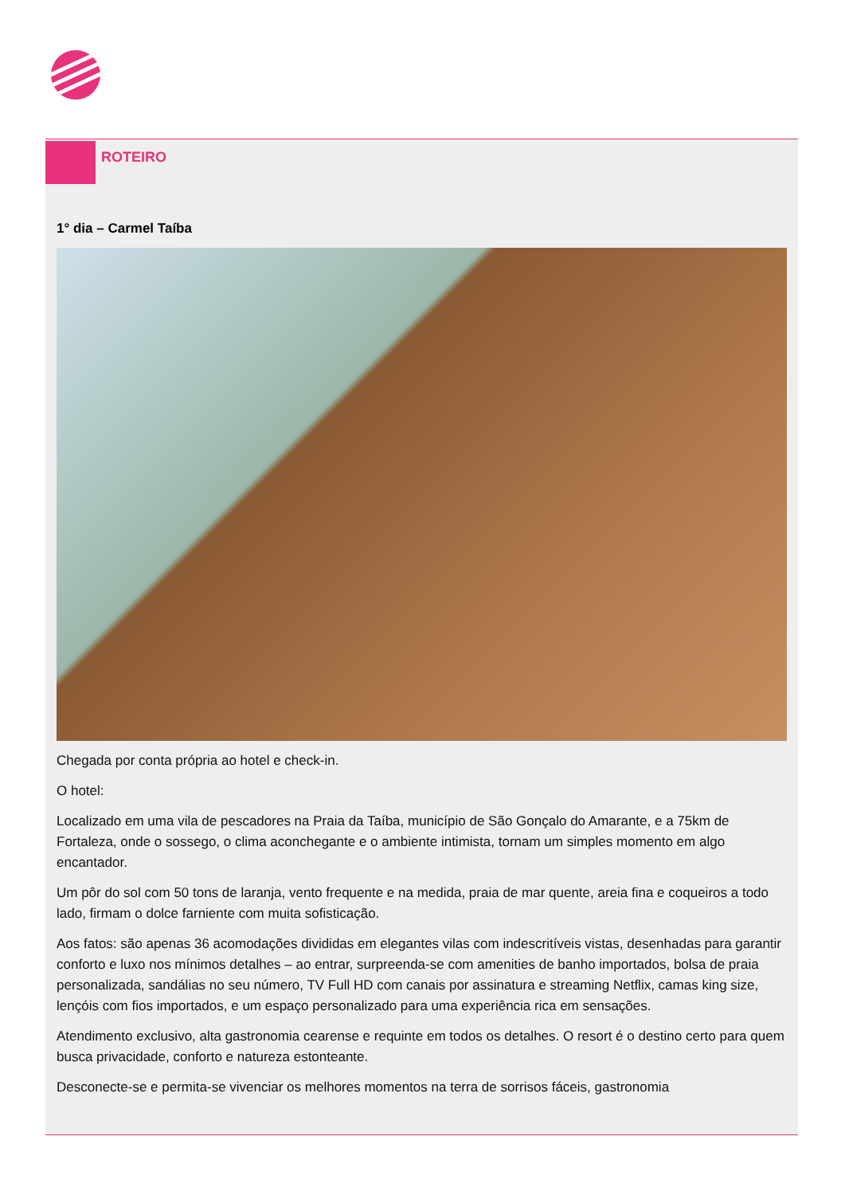ROTEIRO
1° dia – Carmel Taíba
Chegada por conta própria ao hotel e check-in.
O hotel:
Localizado em uma vila de pescadores na Praia da Taíba, município de São Gonçalo do Amarante, e a 75km de Fortaleza, onde o sossego, o clima aconchegante e o ambiente intimista, tornam um simples momento em algo encantador.
Um pôr do sol com 50 tons de laranja, vento frequente e na medida, praia de mar quente, areia fina e coqueiros a todo lado, firmam o dolce farniente com muita sofisticação.
Aos fatos: são apenas 36 acomodações divididas em elegantes vilas com indescritíveis vistas, desenhadas para garantir conforto e luxo nos mínimos detalhes – ao entrar, surpreenda-se com amenities de banho importados, bolsa de praia personalizada, sandálias no seu número, TV Full HD com canais por assinatura e streaming Netflix, camas king size, lençóis com fios importados, e um espaço personalizado para uma experiência rica em sensações.
Atendimento exclusivo, alta gastronomia cearense e requinte em todos os detalhes. O resort é o destino certo para quem busca privacidade, conforto e natureza estonteante.
Desconecte-se e permita-se vivenciar os melhores momentos na terra de sorrisos fáceis, gastronomia